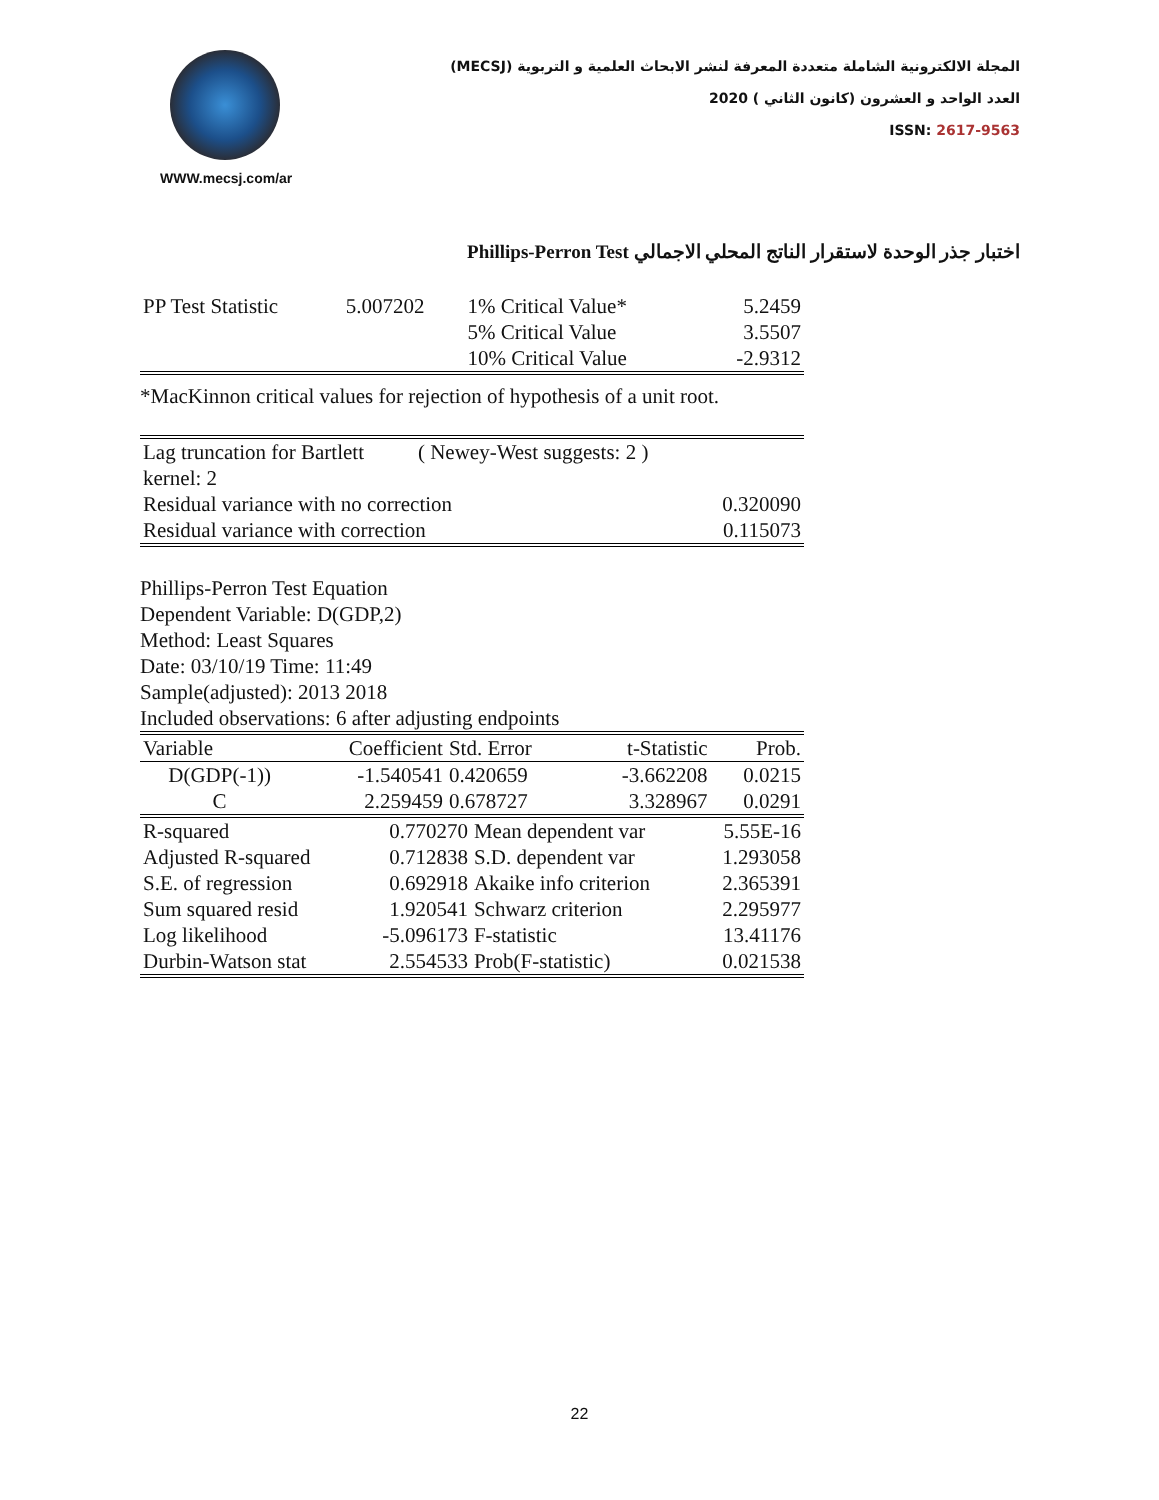WWW.mecsj.com/ar
المجلة الالكترونية الشاملة متعددة المعرفة لنشر الابحاث العلمية و التربوية (MECSJ)
العدد الواحد و العشرون (كانون الثاني ) 2020
ISSN: 2617-9563
اختبار جذر الوحدة لاستقرار الناتج المحلي الاجمالي Phillips-Perron Test
| PP Test Statistic | 5.007202 | 1% Critical Value* | 5.2459 |
| | | 5% Critical Value | 3.5507 |
| | | 10% Critical Value | -2.9312 |
*MacKinnon critical values for rejection of hypothesis of a unit root.
| Lag truncation for Bartlett kernel: 2 | ( Newey-West suggests: 2 ) | |
| Residual variance with no correction | | 0.320090 |
| Residual variance with correction | | 0.115073 |
Phillips-Perron Test Equation
Dependent Variable: D(GDP,2)
Method: Least Squares
Date: 03/10/19 Time: 11:49
Sample(adjusted): 2013 2018
Included observations: 6 after adjusting endpoints
| Variable | Coefficient | Std. Error | t-Statistic | Prob. |
| --- | --- | --- | --- | --- |
| D(GDP(-1)) | -1.540541 | 0.420659 | -3.662208 | 0.0215 |
| C | 2.259459 | 0.678727 | 3.328967 | 0.0291 |
| R-squared | 0.770270 | Mean dependent var | 5.55E-16 |
| Adjusted R-squared | 0.712838 | S.D. dependent var | 1.293058 |
| S.E. of regression | 0.692918 | Akaike info criterion | 2.365391 |
| Sum squared resid | 1.920541 | Schwarz criterion | 2.295977 |
| Log likelihood | -5.096173 | F-statistic | 13.41176 |
| Durbin-Watson stat | 2.554533 | Prob(F-statistic) | 0.021538 |
22